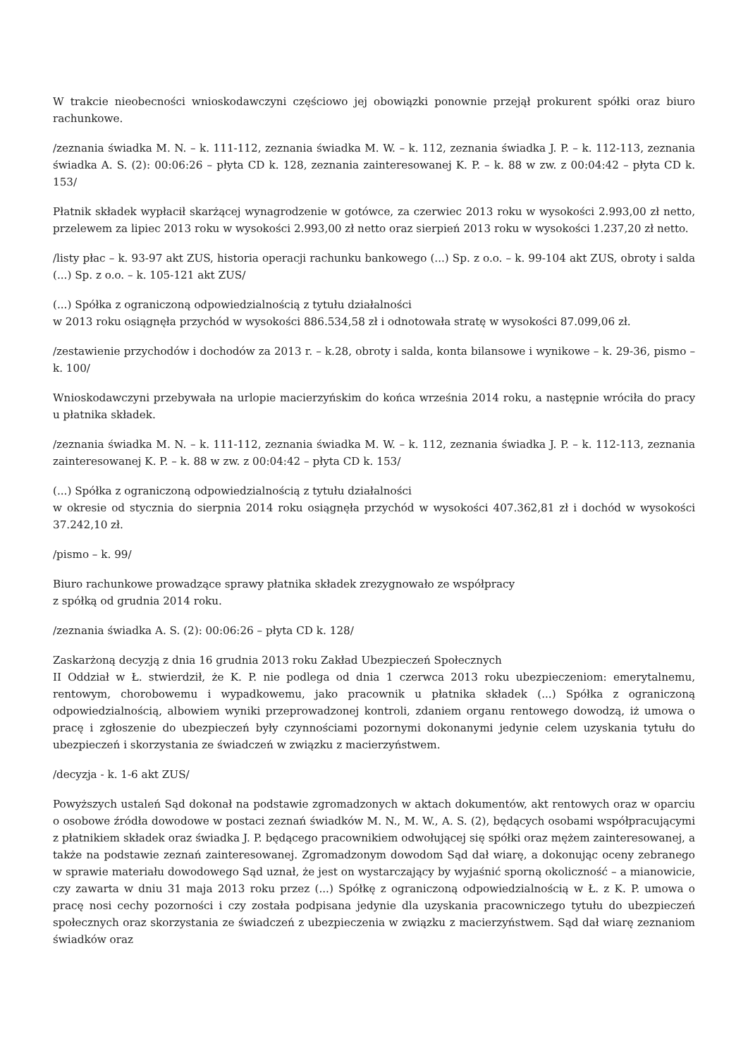W trakcie nieobecności wnioskodawczyni częściowo jej obowiązki ponownie przejął prokurent spółki oraz biuro rachunkowe.
/zeznania świadka M. N. – k. 111-112, zeznania świadka M. W. – k. 112, zeznania świadka J. P. – k. 112-113, zeznania świadka A. S. (2): 00:06:26 – płyta CD k. 128, zeznania zainteresowanej K. P. – k. 88 w zw. z 00:04:42 – płyta CD k. 153/
Płatnik składek wypłacił skarżącej wynagrodzenie w gotówce, za czerwiec 2013 roku w wysokości 2.993,00 zł netto, przelewem za lipiec 2013 roku w wysokości 2.993,00 zł netto oraz sierpień 2013 roku w wysokości 1.237,20 zł netto.
/listy płac – k. 93-97 akt ZUS, historia operacji rachunku bankowego (...) Sp. z o.o. – k. 99-104 akt ZUS, obroty i salda (...) Sp. z o.o. – k. 105-121 akt ZUS/
(...) Spółka z ograniczoną odpowiedzialnością z tytułu działalności
w 2013 roku osiągnęła przychód w wysokości 886.534,58 zł i odnotowała stratę w wysokości 87.099,06 zł.
/zestawienie przychodów i dochodów za 2013 r. – k.28, obroty i salda, konta bilansowe i wynikowe – k. 29-36, pismo – k. 100/
Wnioskodawczyni przebywała na urlopie macierzyńskim do końca września 2014 roku, a następnie wróciła do pracy u płatnika składek.
/zeznania świadka M. N. – k. 111-112, zeznania świadka M. W. – k. 112, zeznania świadka J. P. – k. 112-113, zeznania zainteresowanej K. P. – k. 88 w zw. z 00:04:42 – płyta CD k. 153/
(...) Spółka z ograniczoną odpowiedzialnością z tytułu działalności
w okresie od stycznia do sierpnia 2014 roku osiągnęła przychód w wysokości 407.362,81 zł i dochód w wysokości 37.242,10 zł.
/pismo – k. 99/
Biuro rachunkowe prowadzące sprawy płatnika składek zrezygnowało ze współpracy
z spółką od grudnia 2014 roku.
/zeznania świadka A. S. (2): 00:06:26 – płyta CD k. 128/
Zaskarżoną decyzją z dnia 16 grudnia 2013 roku Zakład Ubezpieczeń Społecznych
II Oddział w Ł. stwierdził, że K. P. nie podlega od dnia 1 czerwca 2013 roku ubezpieczeniom: emerytalnemu, rentowym, chorobowemu i wypadkowemu, jako pracownik u płatnika składek (...) Spółka z ograniczoną odpowiedzialnością, albowiem wyniki przeprowadzonej kontroli, zdaniem organu rentowego dowodzą, iż umowa o pracę i zgłoszenie do ubezpieczeń były czynnościami pozornymi dokonanymi jedynie celem uzyskania tytułu do ubezpieczeń i skorzystania ze świadczeń w związku z macierzyństwem.
/decyzja - k. 1-6 akt ZUS/
Powyższych ustaleń Sąd dokonał na podstawie zgromadzonych w aktach dokumentów, akt rentowych oraz w oparciu o osobowe źródła dowodowe w postaci zeznań świadków M. N., M. W., A. S. (2), będących osobami współpracującymi z płatnikiem składek oraz świadka J. P. będącego pracownikiem odwołującej się spółki oraz mężem zainteresowanej, a także na podstawie zeznań zainteresowanej. Zgromadzonym dowodom Sąd dał wiarę, a dokonując oceny zebranego w sprawie materiału dowodowego Sąd uznał, że jest on wystarczający by wyjaśnić sporną okoliczność – a mianowicie, czy zawarta w dniu 31 maja 2013 roku przez (...) Spółkę z ograniczoną odpowiedzialnością w Ł. z K. P. umowa o pracę nosi cechy pozorności i czy została podpisana jedynie dla uzyskania pracowniczego tytułu do ubezpieczeń społecznych oraz skorzystania ze świadczeń z ubezpieczenia w związku z macierzyństwem. Sąd dał wiarę zeznaniom świadków oraz